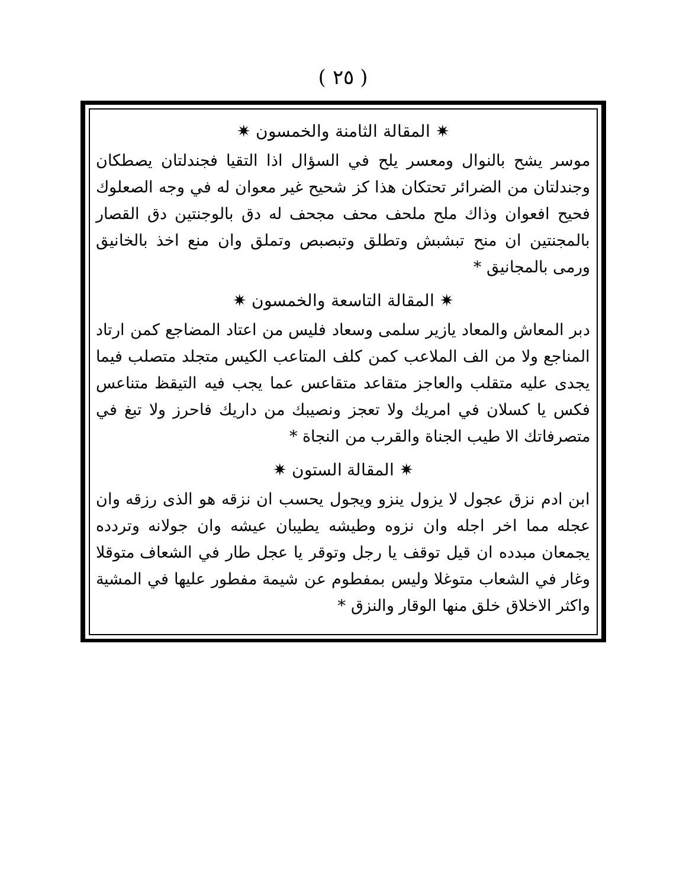( ٢٥ )
✷ المقالة الثامنة والخمسون ✷
موسر يشح بالنوال ومعسر يلح في السؤال اذا التقيا فجندلتان يصطكان وجندلتان من الضرائر تحتكان هذا كز شحيح غير معوان له في وجه الصعلوك فحيح افعوان وذاك ملح ملحف محف مجحف له دق بالوجنتين دق القصار بالمجنتين ان منح تبشبش وتطلق وتبصبص وتملق وان منع اخذ بالخانيق ورمى بالمجانيق *
✷ المقالة التاسعة والخمسون ✷
دبر المعاش والمعاد يازير سلمى وسعاد فليس من اعتاد المضاجع كمن ارتاد المناجع ولا من الف الملاعب كمن كلف المتاعب الكيس متجلد متصلب فيما يجدى عليه متقلب والعاجز متقاعد متقاعس عما يجب فيه التيقظ متناعس فكس يا كسلان في امريك ولا تعجز ونصيبك من داريك فاحرز ولا تبغ في متصرفاتك الا طيب الجناة والقرب من النجاة *
✷ المقالة الستون ✷
ابن ادم نزق عجول لا يزول ينزو ويجول يحسب ان نزقه هو الذى رزقه وان عجله مما اخر اجله وان نزوه وطيشه يطيبان عيشه وان جولانه وتردده يجمعان مبدده ان قيل توقف يا رجل وتوقر يا عجل طار في الشعاف متوقلا وغار في الشعاب متوغلا وليس بمفطوم عن شيمة مفطور عليها في المشية واكثر الاخلاق خلق منها الوقار والنزق *